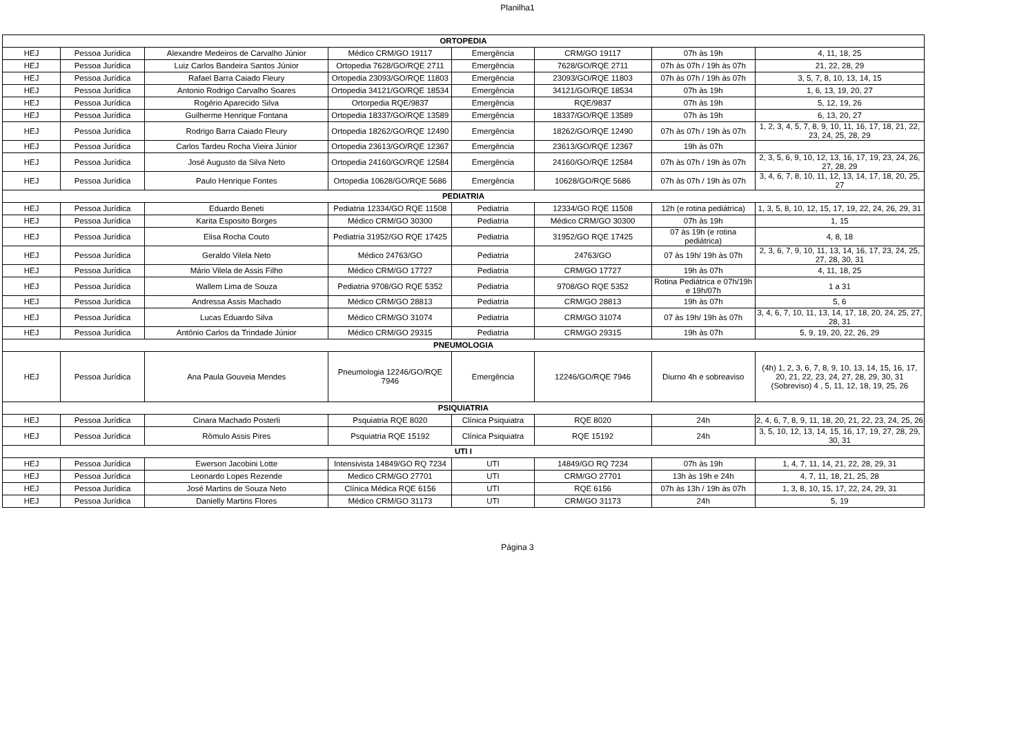Planilha1
| ORTOPEDIA | | | | | | | |
| HEJ | Pessoa Jurídica | Alexandre Medeiros de Carvalho Júnior | Médico CRM/GO 19117 | Emergência | CRM/GO 19117 | 07h às 19h | 4, 11, 18, 25 |
| HEJ | Pessoa Jurídica | Luiz Carlos Bandeira Santos Júnior | Ortopedia 7628/GO/RQE 2711 | Emergência | 7628/GO/RQE 2711 | 07h às 07h / 19h às 07h | 21, 22, 28, 29 |
| HEJ | Pessoa Jurídica | Rafael Barra Caiado Fleury | Ortopedia 23093/GO/RQE 11803 | Emergência | 23093/GO/RQE 11803 | 07h às 07h / 19h às 07h | 3, 5, 7, 8, 10, 13, 14, 15 |
| HEJ | Pessoa Jurídica | Antonio Rodrigo Carvalho Soares | Ortopedia 34121/GO/RQE 18534 | Emergência | 34121/GO/RQE 18534 | 07h às 19h | 1, 6, 13, 19, 20, 27 |
| HEJ | Pessoa Jurídica | Rogério Aparecido Silva | Ortorpedia RQE/9837 | Emergência | RQE/9837 | 07h às 19h | 5, 12, 19, 26 |
| HEJ | Pessoa Jurídica | Guilherme Henrique Fontana | Ortopedia 18337/GO/RQE 13589 | Emergência | 18337/GO/RQE 13589 | 07h às 19h | 6, 13, 20, 27 |
| HEJ | Pessoa Jurídica | Rodrigo Barra Caiado Fleury | Ortopedia 18262/GO/RQE 12490 | Emergência | 18262/GO/RQE 12490 | 07h às 07h / 19h às 07h | 1, 2, 3, 4, 5, 7, 8, 9, 10, 11, 16, 17, 18, 21, 22, 23, 24, 25, 28, 29 |
| HEJ | Pessoa Jurídica | Carlos Tardeu Rocha Vieira Júnior | Ortopedia 23613/GO/RQE 12367 | Emergência | 23613/GO/RQE 12367 | 19h às 07h | |
| HEJ | Pessoa Jurídica | José Augusto da Silva Neto | Ortopedia 24160/GO/RQE 12584 | Emergência | 24160/GO/RQE 12584 | 07h às 07h / 19h às 07h | 2, 3, 5, 6, 9, 10, 12, 13, 16, 17, 19, 23, 24, 26, 27, 28, 29 |
| HEJ | Pessoa Jurídica | Paulo Henrique Fontes | Ortopedia 10628/GO/RQE 5686 | Emergência | 10628/GO/RQE 5686 | 07h às 07h / 19h às 07h | 3, 4, 6, 7, 8, 10, 11, 12, 13, 14, 17, 18, 20, 25, 27 |
| PEDIATRIA | | | | | | | |
| HEJ | Pessoa Jurídica | Eduardo Beneti | Pediatria 12334/GO RQE 11508 | Pediatria | 12334/GO RQE 11508 | 12h (e rotina pediátrica) | 1, 3, 5, 8, 10, 12, 15, 17, 19, 22, 24, 26, 29, 31 |
| HEJ | Pessoa Jurídica | Karita Esposito Borges | Médico CRM/GO 30300 | Pediatria | Médico CRM/GO 30300 | 07h às 19h | 1, 15 |
| HEJ | Pessoa Jurídica | Elisa Rocha Couto | Pediatria 31952/GO RQE 17425 | Pediatria | 31952/GO RQE 17425 | 07 às 19h (e rotina pediátrica) | 4, 8, 18 |
| HEJ | Pessoa Jurídica | Geraldo Vilela Neto | Médico 24763/GO | Pediatria | 24763/GO | 07 às 19h/ 19h às 07h | 2, 3, 6, 7, 9, 10, 11, 13, 14, 16, 17, 23, 24, 25, 27, 28, 30, 31 |
| HEJ | Pessoa Jurídica | Mário Vilela de Assis Filho | Médico CRM/GO 17727 | Pediatria | CRM/GO 17727 | 19h às 07h | 4, 11, 18, 25 |
| HEJ | Pessoa Jurídica | Wallem Lima de Souza | Pediatria 9708/GO RQE 5352 | Pediatria | 9708/GO RQE 5352 | Rotina Pediátrica e 07h/19h e 19h/07h | 1 a 31 |
| HEJ | Pessoa Jurídica | Andressa Assis Machado | Médico CRM/GO 28813 | Pediatria | CRM/GO 28813 | 19h às 07h | 5, 6 |
| HEJ | Pessoa Jurídica | Lucas Eduardo Silva | Médico CRM/GO 31074 | Pediatria | CRM/GO 31074 | 07 às 19h/ 19h às 07h | 3, 4, 6, 7, 10, 11, 13, 14, 17, 18, 20, 24, 25, 27, 28, 31 |
| HEJ | Pessoa Jurídica | Antônio Carlos da Trindade Júnior | Médico CRM/GO 29315 | Pediatria | CRM/GO 29315 | 19h às 07h | 5, 9, 19, 20, 22, 26, 29 |
| PNEUMOLOGIA | | | | | | | |
| HEJ | Pessoa Jurídica | Ana Paula Gouveia Mendes | Pneumologia 12246/GO/RQE 7946 | Emergência | 12246/GO/RQE 7946 | Diurno 4h e sobreaviso | (4h) 1, 2, 3, 6, 7, 8, 9, 10, 13, 14, 15, 16, 17, 20, 21, 22, 23, 24, 27, 28, 29, 30, 31 (Sobreviso) 4 , 5, 11, 12, 18, 19, 25, 26 |
| PSIQUIATRIA | | | | | | | |
| HEJ | Pessoa Jurídica | Cinara Machado Posterli | Psquiatria RQE 8020 | Clínica Psiquiatra | RQE 8020 | 24h | 2, 4, 6, 7, 8, 9, 11, 18, 20, 21, 22, 23, 24, 25, 26 |
| HEJ | Pessoa Jurídica | Rômulo Assis Pires | Psquiatria RQE 15192 | Clínica Psiquiatra | RQE 15192 | 24h | 3, 5, 10, 12, 13, 14, 15, 16, 17, 19, 27, 28, 29, 30, 31 |
| UTI I | | | | | | | |
| HEJ | Pessoa Jurídica | Ewerson Jacobini Lotte | Intensivista 14849/GO RQ 7234 | UTI | 14849/GO RQ 7234 | 07h às 19h | 1, 4, 7, 11, 14, 21, 22, 28, 29, 31 |
| HEJ | Pessoa Jurídica | Leonardo Lopes Rezende | Medico CRM/GO 27701 | UTI | CRM/GO 27701 | 13h às 19h e 24h | 4, 7, 11, 18, 21, 25, 28 |
| HEJ | Pessoa Jurídica | José Martins de Souza Neto | Clínica Médica RQE 6156 | UTI | RQE 6156 | 07h às 13h / 19h às 07h | 1, 3, 8, 10, 15, 17, 22, 24, 29, 31 |
| HEJ | Pessoa Jurídica | Danielly Martins Flores | Médico CRM/GO 31173 | UTI | CRM/GO 31173 | 24h | 5, 19 |
Página 3